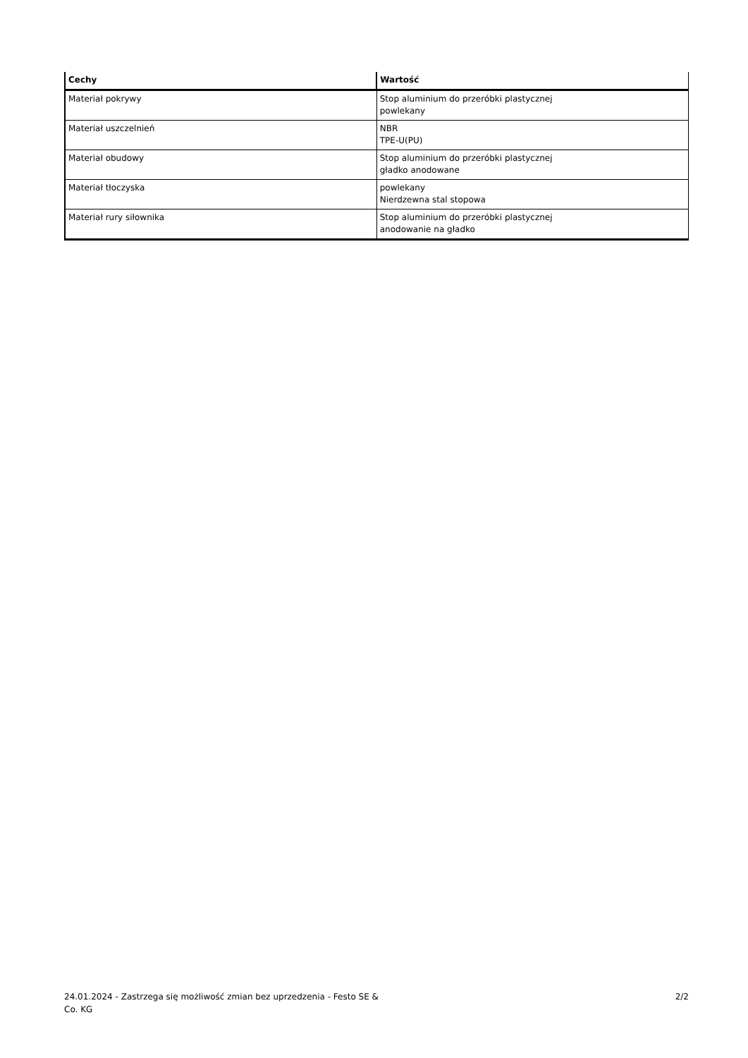| Cechy | Wartość |
| --- | --- |
| Materiał pokrywy | Stop aluminium do przeróbki plastycznej powlekany |
| Materiał uszczelnień | NBR TPE-U(PU) |
| Materiał obudowy | Stop aluminium do przeróbki plastycznej gładko anodowane |
| Materiał tłoczyska | powlekany Nierdzewna stal stopowa |
| Materiał rury siłownika | Stop aluminium do przeróbki plastycznej anodowanie na gładko |
24.01.2024 - Zastrzega się możliwość zmian bez uprzedzenia - Festo SE & Co. KG
2/2